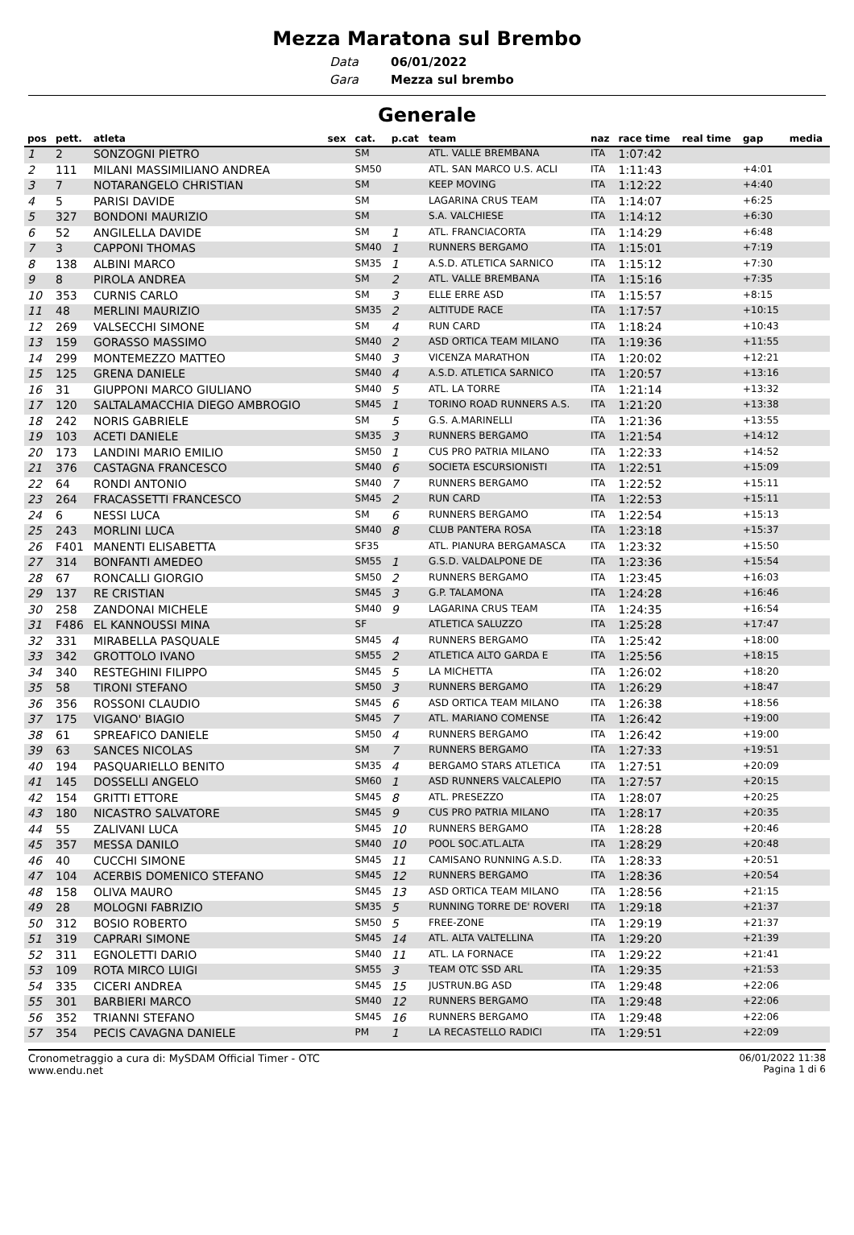Mezza Maratona sul Brembo
Data
Gara
06/01/2022
Mezza sul brembo
Generale
| pos | pett. | atleta | sex | cat. | p.cat | team | naz | race time | real time | gap | media |
| --- | --- | --- | --- | --- | --- | --- | --- | --- | --- | --- | --- |
| 1 | 2 | SONZOGNI PIETRO | | SM | | ATL. VALLE BREMBANA | ITA | 1:07:42 | | | |
| 2 | 111 | MILANI MASSIMILIANO ANDREA | | SM50 | | ATL. SAN MARCO U.S. ACLI | ITA | 1:11:43 | | +4:01 | |
| 3 | 7 | NOTARANGELO CHRISTIAN | | SM | | KEEP MOVING | ITA | 1:12:22 | | +4:40 | |
| 4 | 5 | PARISI DAVIDE | | SM | | LAGARINA CRUS TEAM | ITA | 1:14:07 | | +6:25 | |
| 5 | 327 | BONDONI MAURIZIO | | SM | | S.A. VALCHIESE | ITA | 1:14:12 | | +6:30 | |
| 6 | 52 | ANGILELLA DAVIDE | | SM | 1 | ATL. FRANCIACORTA | ITA | 1:14:29 | | +6:48 | |
| 7 | 3 | CAPPONI THOMAS | | SM40 | 1 | RUNNERS BERGAMO | ITA | 1:15:01 | | +7:19 | |
| 8 | 138 | ALBINI MARCO | | SM35 | 1 | A.S.D. ATLETICA SARNICO | ITA | 1:15:12 | | +7:30 | |
| 9 | 8 | PIROLA ANDREA | | SM | 2 | ATL. VALLE BREMBANA | ITA | 1:15:16 | | +7:35 | |
| 10 | 353 | CURNIS CARLO | | SM | 3 | ELLE ERRE ASD | ITA | 1:15:57 | | +8:15 | |
| 11 | 48 | MERLINI MAURIZIO | | SM35 | 2 | ALTITUDE RACE | ITA | 1:17:57 | | +10:15 | |
| 12 | 269 | VALSECCHI SIMONE | | SM | 4 | RUN CARD | ITA | 1:18:24 | | +10:43 | |
| 13 | 159 | GORASSO MASSIMO | | SM40 | 2 | ASD ORTICA TEAM MILANO | ITA | 1:19:36 | | +11:55 | |
| 14 | 299 | MONTEMEZZO MATTEO | | SM40 | 3 | VICENZA MARATHON | ITA | 1:20:02 | | +12:21 | |
| 15 | 125 | GRENA DANIELE | | SM40 | 4 | A.S.D. ATLETICA SARNICO | ITA | 1:20:57 | | +13:16 | |
| 16 | 31 | GIUPPONI MARCO GIULIANO | | SM40 | 5 | ATL. LA TORRE | ITA | 1:21:14 | | +13:32 | |
| 17 | 120 | SALTALAMACCHIA DIEGO AMBROGIO | | SM45 | 1 | TORINO ROAD RUNNERS A.S. | ITA | 1:21:20 | | +13:38 | |
| 18 | 242 | NORIS GABRIELE | | SM | 5 | G.S. A.MARINELLI | ITA | 1:21:36 | | +13:55 | |
| 19 | 103 | ACETI DANIELE | | SM35 | 3 | RUNNERS BERGAMO | ITA | 1:21:54 | | +14:12 | |
| 20 | 173 | LANDINI MARIO EMILIO | | SM50 | 1 | CUS PRO PATRIA MILANO | ITA | 1:22:33 | | +14:52 | |
| 21 | 376 | CASTAGNA FRANCESCO | | SM40 | 6 | SOCIETA ESCURSIONISTI | ITA | 1:22:51 | | +15:09 | |
| 22 | 64 | RONDI ANTONIO | | SM40 | 7 | RUNNERS BERGAMO | ITA | 1:22:52 | | +15:11 | |
| 23 | 264 | FRACASSETTI FRANCESCO | | SM45 | 2 | RUN CARD | ITA | 1:22:53 | | +15:11 | |
| 24 | 6 | NESSI LUCA | | SM | 6 | RUNNERS BERGAMO | ITA | 1:22:54 | | +15:13 | |
| 25 | 243 | MORLINI LUCA | | SM40 | 8 | CLUB PANTERA ROSA | ITA | 1:23:18 | | +15:37 | |
| 26 | F401 | MANENTI ELISABETTA | | SF35 | | ATL. PIANURA BERGAMASCA | ITA | 1:23:32 | | +15:50 | |
| 27 | 314 | BONFANTI AMEDEO | | SM55 | 1 | G.S.D. VALDALPONE DE | ITA | 1:23:36 | | +15:54 | |
| 28 | 67 | RONCALLI GIORGIO | | SM50 | 2 | RUNNERS BERGAMO | ITA | 1:23:45 | | +16:03 | |
| 29 | 137 | RE CRISTIAN | | SM45 | 3 | G.P. TALAMONA | ITA | 1:24:28 | | +16:46 | |
| 30 | 258 | ZANDONAI MICHELE | | SM40 | 9 | LAGARINA CRUS TEAM | ITA | 1:24:35 | | +16:54 | |
| 31 | F486 | EL KANNOUSSI MINA | | SF | | ATLETICA SALUZZO | ITA | 1:25:28 | | +17:47 | |
| 32 | 331 | MIRABELLA PASQUALE | | SM45 | 4 | RUNNERS BERGAMO | ITA | 1:25:42 | | +18:00 | |
| 33 | 342 | GROTTOLO IVANO | | SM55 | 2 | ATLETICA ALTO GARDA E | ITA | 1:25:56 | | +18:15 | |
| 34 | 340 | RESTEGHINI FILIPPO | | SM45 | 5 | LA MICHETTA | ITA | 1:26:02 | | +18:20 | |
| 35 | 58 | TIRONI STEFANO | | SM50 | 3 | RUNNERS BERGAMO | ITA | 1:26:29 | | +18:47 | |
| 36 | 356 | ROSSONI CLAUDIO | | SM45 | 6 | ASD ORTICA TEAM MILANO | ITA | 1:26:38 | | +18:56 | |
| 37 | 175 | VIGANO' BIAGIO | | SM45 | 7 | ATL. MARIANO COMENSE | ITA | 1:26:42 | | +19:00 | |
| 38 | 61 | SPREAFICO DANIELE | | SM50 | 4 | RUNNERS BERGAMO | ITA | 1:26:42 | | +19:00 | |
| 39 | 63 | SANCES NICOLAS | | SM | 7 | RUNNERS BERGAMO | ITA | 1:27:33 | | +19:51 | |
| 40 | 194 | PASQUARIELLO BENITO | | SM35 | 4 | BERGAMO STARS ATLETICA | ITA | 1:27:51 | | +20:09 | |
| 41 | 145 | DOSSELLI ANGELO | | SM60 | 1 | ASD RUNNERS VALCALEPIO | ITA | 1:27:57 | | +20:15 | |
| 42 | 154 | GRITTI ETTORE | | SM45 | 8 | ATL. PRESEZZO | ITA | 1:28:07 | | +20:25 | |
| 43 | 180 | NICASTRO SALVATORE | | SM45 | 9 | CUS PRO PATRIA MILANO | ITA | 1:28:17 | | +20:35 | |
| 44 | 55 | ZALIVANI LUCA | | SM45 | 10 | RUNNERS BERGAMO | ITA | 1:28:28 | | +20:46 | |
| 45 | 357 | MESSA DANILO | | SM40 | 10 | POOL SOC.ATL.ALTA | ITA | 1:28:29 | | +20:48 | |
| 46 | 40 | CUCCHI SIMONE | | SM45 | 11 | CAMISANO RUNNING A.S.D. | ITA | 1:28:33 | | +20:51 | |
| 47 | 104 | ACERBIS DOMENICO STEFANO | | SM45 | 12 | RUNNERS BERGAMO | ITA | 1:28:36 | | +20:54 | |
| 48 | 158 | OLIVA MAURO | | SM45 | 13 | ASD ORTICA TEAM MILANO | ITA | 1:28:56 | | +21:15 | |
| 49 | 28 | MOLOGNI FABRIZIO | | SM35 | 5 | RUNNING TORRE DE' ROVERI | ITA | 1:29:18 | | +21:37 | |
| 50 | 312 | BOSIO ROBERTO | | SM50 | 5 | FREE-ZONE | ITA | 1:29:19 | | +21:37 | |
| 51 | 319 | CAPRARI SIMONE | | SM45 | 14 | ATL. ALTA VALTELLINA | ITA | 1:29:20 | | +21:39 | |
| 52 | 311 | EGNOLETTI DARIO | | SM40 | 11 | ATL. LA FORNACE | ITA | 1:29:22 | | +21:41 | |
| 53 | 109 | ROTA MIRCO LUIGI | | SM55 | 3 | TEAM OTC SSD ARL | ITA | 1:29:35 | | +21:53 | |
| 54 | 335 | CICERI ANDREA | | SM45 | 15 | JUSTRUN.BG ASD | ITA | 1:29:48 | | +22:06 | |
| 55 | 301 | BARBIERI MARCO | | SM40 | 12 | RUNNERS BERGAMO | ITA | 1:29:48 | | +22:06 | |
| 56 | 352 | TRIANNI STEFANO | | SM45 | 16 | RUNNERS BERGAMO | ITA | 1:29:48 | | +22:06 | |
| 57 | 354 | PECIS CAVAGNA DANIELE | | PM | 1 | LA RECASTELLO RADICI | ITA | 1:29:51 | | +22:09 | |
Cronometraggio a cura di: MySDAM Official Timer - OTC
www.endu.net
06/01/2022 11:38
Pagina 1 di 6